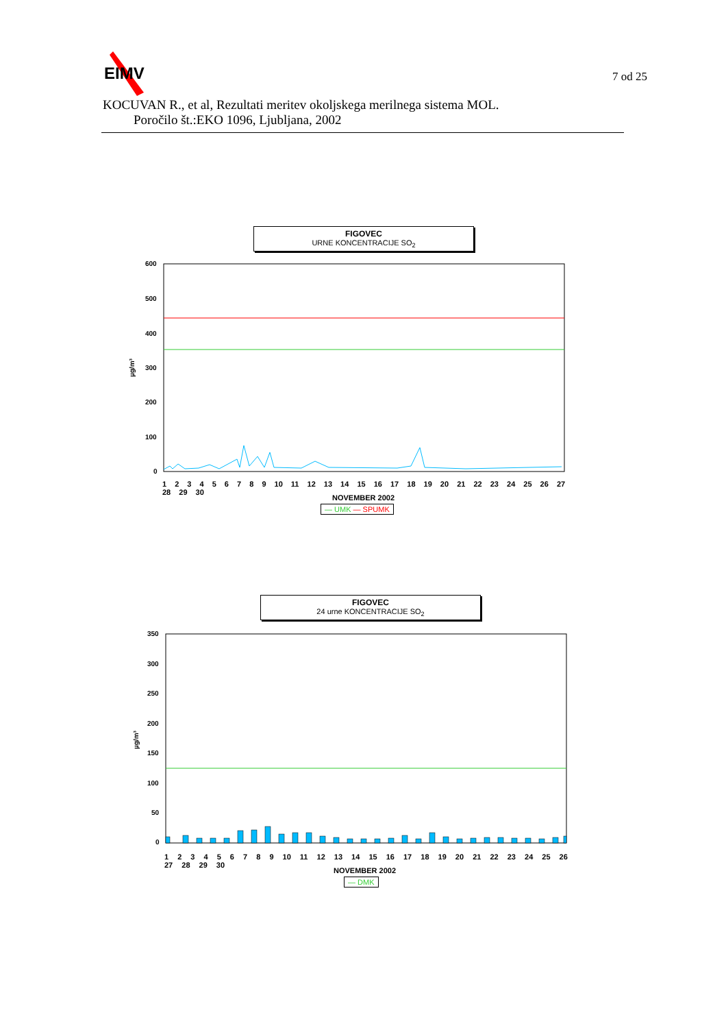EIMV
KOCUVAN R., et al, Rezultati meritev okoljskega merilnega sistema MOL.
Poročilo št.:EKO 1096, Ljubljana, 2002
7 od 25
FIGOVEC
URNE KONCENTRACIJE SO<sub>2</sub>
600
500
400
300
200
100
0
µg/m³
1 2 3 4 5 6 7 8 9 10 11 12 13 14 15 16 17 18 19 20 21 22 23 24 25 26 27 28 29 30
NOVEMBER 2002
— UMK — SPUMK
FIGOVEC
24 urne KONCENTRACIJE SO<sub>2</sub>
350
300
250
200
150
100
50
0
µg/m³
1 2 3 4 5 6 7 8 9 10 11 12 13 14 15 16 17 18 19 20 21 22 23 24 25 26 27 28 29 30
NOVEMBER 2002
— DMK